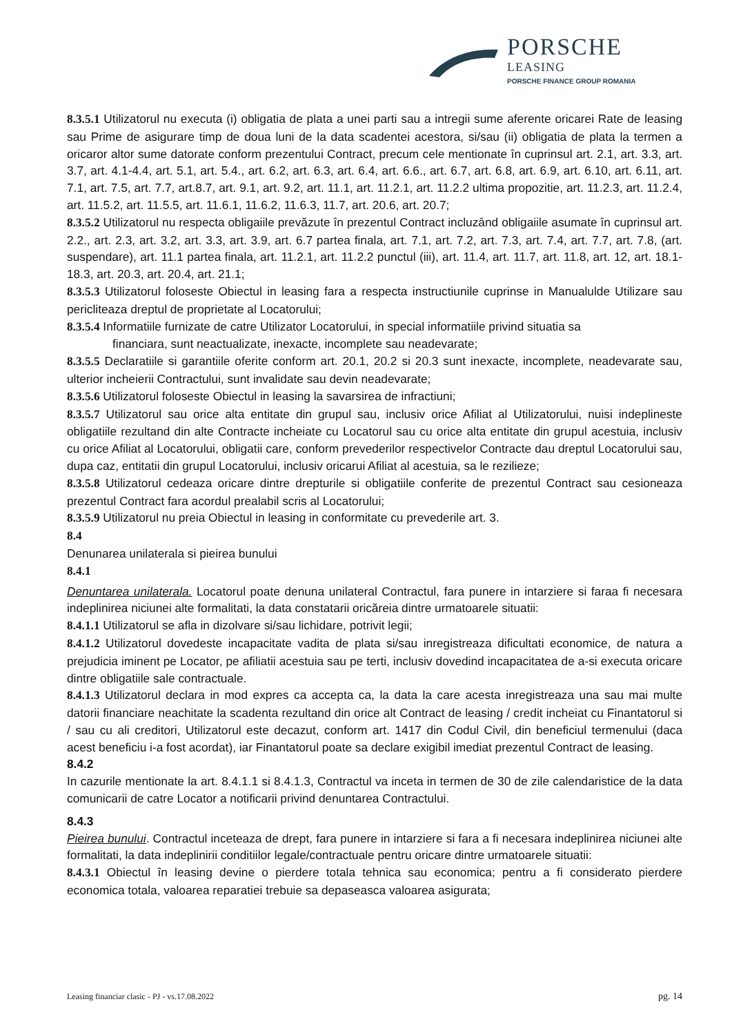PORSCHE
LEASING
PORSCHE FINANCE GROUP ROMANIA
8.3.5.1 Utilizatorul nu executa (i) obligatia de plata a unei parti sau a intregii sume aferente oricarei Rate de leasing sau Prime de asigurare timp de doua luni de la data scadentei acestora, si/sau (ii) obligatia de plata la termen a oricaror altor sume datorate conform prezentului Contract, precum cele mentionate în cuprinsul art. 2.1, art. 3.3, art. 3.7, art. 4.1-4.4, art. 5.1, art. 5.4., art. 6.2, art. 6.3, art. 6.4, art. 6.6., art. 6.7, art. 6.8, art. 6.9, art. 6.10, art. 6.11, art. 7.1, art. 7.5, art. 7.7, art.8.7, art. 9.1, art. 9.2, art. 11.1, art. 11.2.1, art. 11.2.2 ultima propozitie, art. 11.2.3, art. 11.2.4, art. 11.5.2, art. 11.5.5, art. 11.6.1, 11.6.2, 11.6.3, 11.7, art. 20.6, art. 20.7;
8.3.5.2 Utilizatorul nu respecta obligaiile prevăzute în prezentul Contract incluzând obligaiile asumate în cuprinsul art. 2.2., art. 2.3, art. 3.2, art. 3.3, art. 3.9, art. 6.7 partea finala, art. 7.1, art. 7.2, art. 7.3, art. 7.4, art. 7.7, art. 7.8, (art. suspendare), art. 11.1 partea finala, art. 11.2.1, art. 11.2.2 punctul (iii), art. 11.4, art. 11.7, art. 11.8, art. 12, art. 18.1-18.3, art. 20.3, art. 20.4, art. 21.1;
8.3.5.3 Utilizatorul foloseste Obiectul in leasing fara a respecta instructiunile cuprinse in Manualulde Utilizare sau pericliteaza dreptul de proprietate al Locatorului;
8.3.5.4 Informatiile furnizate de catre Utilizator Locatorului, in special informatiile privind situatia sa
financiara, sunt neactualizate, inexacte, incomplete sau neadevarate;
8.3.5.5 Declaratiile si garantiile oferite conform art. 20.1, 20.2 si 20.3 sunt inexacte, incomplete, neadevarate sau, ulterior incheierii Contractului, sunt invalidate sau devin neadevarate;
8.3.5.6 Utilizatorul foloseste Obiectul in leasing la savarsirea de infractiuni;
8.3.5.7 Utilizatorul sau orice alta entitate din grupul sau, inclusiv orice Afiliat al Utilizatorului, nuisi indeplineste obligatiile rezultand din alte Contracte incheiate cu Locatorul sau cu orice alta entitate din grupul acestuia, inclusiv cu orice Afiliat al Locatorului, obligatii care, conform prevederilor respectivelor Contracte dau dreptul Locatorului sau, dupa caz, entitatii din grupul Locatorului, inclusiv oricarui Afiliat al acestuia, sa le rezilieze;
8.3.5.8 Utilizatorul cedeaza oricare dintre drepturile si obligatiile conferite de prezentul Contract sau cesioneaza prezentul Contract fara acordul prealabil scris al Locatorului;
8.3.5.9 Utilizatorul nu preia Obiectul in leasing in conformitate cu prevederile art. 3.
8.4
Denunarea unilaterala si pieirea bunului
8.4.1
Denuntarea unilaterala. Locatorul poate denuna unilateral Contractul, fara punere in intarziere si faraa fi necesara indeplinirea niciunei alte formalitati, la data constatarii oricăreia dintre urmatoarele situatii:
8.4.1.1 Utilizatorul se afla in dizolvare si/sau lichidare, potrivit legii;
8.4.1.2 Utilizatorul dovedeste incapacitate vadita de plata si/sau inregistreaza dificultati economice, de natura a prejudicia iminent pe Locator, pe afiliatii acestuia sau pe terti, inclusiv dovedind incapacitatea de a-si executa oricare dintre obligatiile sale contractuale.
8.4.1.3 Utilizatorul declara in mod expres ca accepta ca, la data la care acesta inregistreaza una sau mai multe datorii financiare neachitate la scadenta rezultand din orice alt Contract de leasing / credit incheiat cu Finantatorul si / sau cu ali creditori, Utilizatorul este decazut, conform art. 1417 din Codul Civil, din beneficiul termenului (daca acest beneficiu i-a fost acordat), iar Finantatorul poate sa declare exigibil imediat prezentul Contract de leasing.
8.4.2
In cazurile mentionate la art. 8.4.1.1 si 8.4.1.3, Contractul va inceta in termen de 30 de zile calendaristice de la data comunicarii de catre Locator a notificarii privind denuntarea Contractului.
8.4.3
Pieirea bunului. Contractul inceteaza de drept, fara punere in intarziere si fara a fi necesara indeplinirea niciunei alte formalitati, la data indeplinirii conditiilor legale/contractuale pentru oricare dintre urmatoarele situatii:
8.4.3.1 Obiectul în leasing devine o pierdere totala tehnica sau economica; pentru a fi consideratо pierdere economica totala, valoarea reparatiei trebuie sa depaseasca valoarea asigurata;
Leasing financiar clasic - PJ - vs.17.08.2022 pg. 14